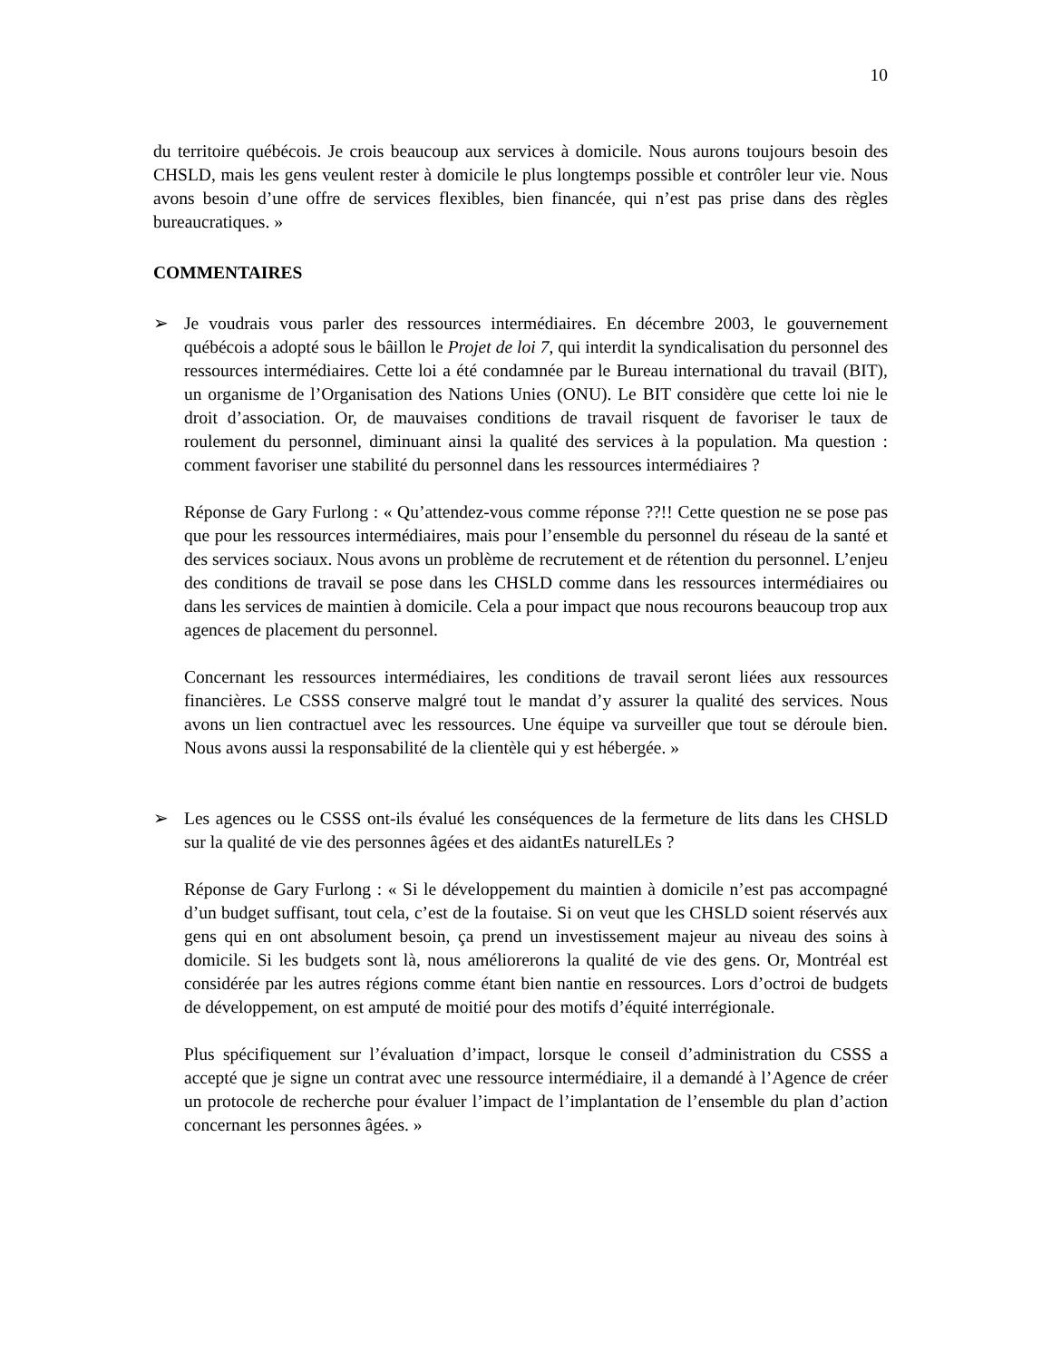10
du territoire québécois. Je crois beaucoup aux services à domicile. Nous aurons toujours besoin des CHSLD, mais les gens veulent rester à domicile le plus longtemps possible et contrôler leur vie. Nous avons besoin d’une offre de services flexibles, bien financée, qui n’est pas prise dans des règles bureaucratiques. »
COMMENTAIRES
➢ Je voudrais vous parler des ressources intermédiaires. En décembre 2003, le gouvernement québécois a adopté sous le bâillon le Projet de loi 7, qui interdit la syndicalisation du personnel des ressources intermédiaires. Cette loi a été condamnée par le Bureau international du travail (BIT), un organisme de l’Organisation des Nations Unies (ONU). Le BIT considère que cette loi nie le droit d’association. Or, de mauvaises conditions de travail risquent de favoriser le taux de roulement du personnel, diminuant ainsi la qualité des services à la population. Ma question : comment favoriser une stabilité du personnel dans les ressources intermédiaires ?
Réponse de Gary Furlong : « Qu’attendez-vous comme réponse ??!! Cette question ne se pose pas que pour les ressources intermédiaires, mais pour l’ensemble du personnel du réseau de la santé et des services sociaux. Nous avons un problème de recrutement et de rétention du personnel. L’enjeu des conditions de travail se pose dans les CHSLD comme dans les ressources intermédiaires ou dans les services de maintien à domicile. Cela a pour impact que nous recourons beaucoup trop aux agences de placement du personnel.
Concernant les ressources intermédiaires, les conditions de travail seront liées aux ressources financières. Le CSSS conserve malgré tout le mandat d’y assurer la qualité des services. Nous avons un lien contractuel avec les ressources. Une équipe va surveiller que tout se déroule bien. Nous avons aussi la responsabilité de la clientèle qui y est hébergée. »
➢ Les agences ou le CSSS ont-ils évalué les conséquences de la fermeture de lits dans les CHSLD sur la qualité de vie des personnes âgées et des aidantEs naturelLEs ?
Réponse de Gary Furlong : « Si le développement du maintien à domicile n’est pas accompagné d’un budget suffisant, tout cela, c’est de la foutaise. Si on veut que les CHSLD soient réservés aux gens qui en ont absolument besoin, ça prend un investissement majeur au niveau des soins à domicile. Si les budgets sont là, nous améliorerons la qualité de vie des gens. Or, Montréal est considérée par les autres régions comme étant bien nantie en ressources. Lors d’octroi de budgets de développement, on est amputé de moitié pour des motifs d’équité interrégionale.
Plus spécifiquement sur l’évaluation d’impact, lorsque le conseil d’administration du CSSS a accepté que je signe un contrat avec une ressource intermédiaire, il a demandé à l’Agence de créer un protocole de recherche pour évaluer l’impact de l’implantation de l’ensemble du plan d’action concernant les personnes âgées. »